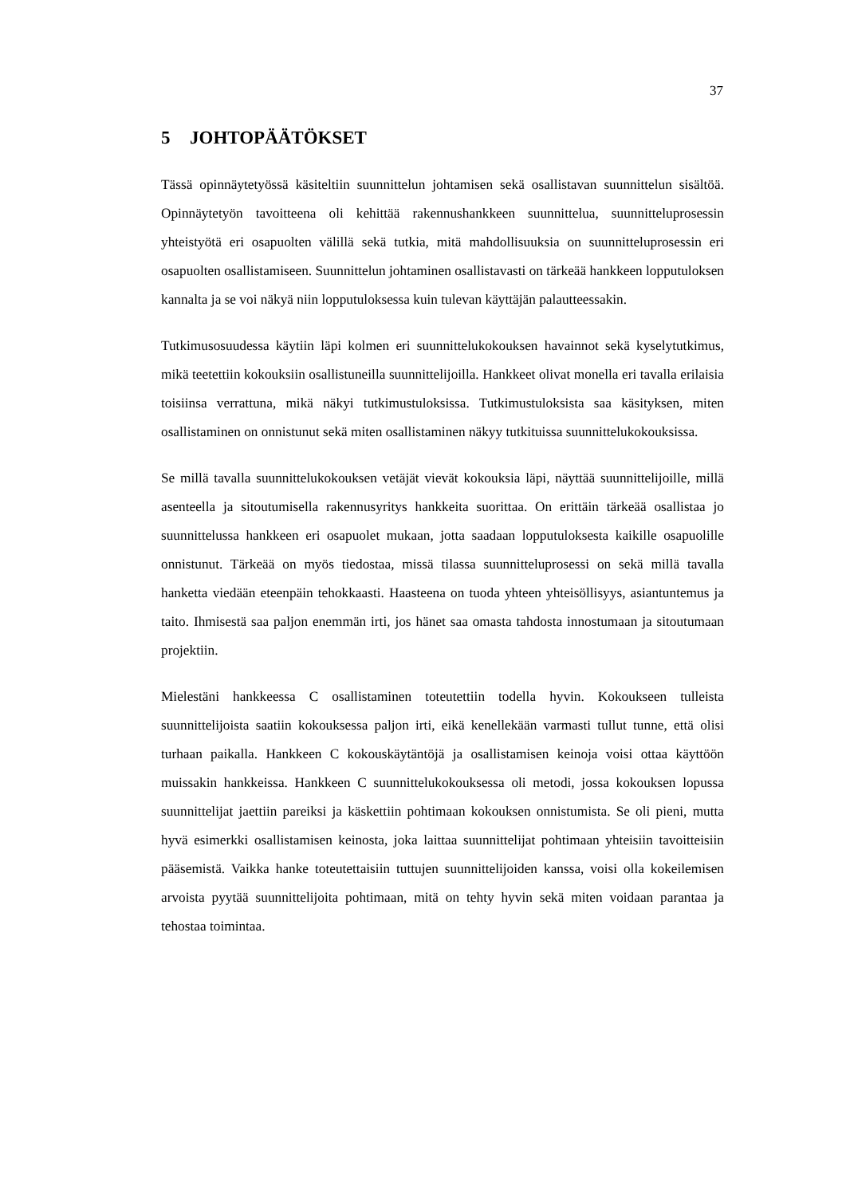37
5 JOHTOPÄÄTÖKSET
Tässä opinnäytetyössä käsiteltiin suunnittelun johtamisen sekä osallistavan suunnittelun sisältöä. Opinnäytetyön tavoitteena oli kehittää rakennushankkeen suunnittelua, suunnitteluprosessin yhteistyötä eri osapuolten välillä sekä tutkia, mitä mahdollisuuksia on suunnitteluprosessin eri osapuolten osallistamiseen. Suunnittelun johtaminen osallistavasti on tärkeää hankkeen lopputuloksen kannalta ja se voi näkyä niin lopputuloksessa kuin tulevan käyttäjän palautteessakin.
Tutkimusosuudessa käytiin läpi kolmen eri suunnittelukokouksen havainnot sekä kyselytutkimus, mikä teetettiin kokouksiin osallistuneilla suunnittelijoilla. Hankkeet olivat monella eri tavalla erilaisia toisiinsa verrattuna, mikä näkyi tutkimustuloksissa. Tutkimustuloksista saa käsityksen, miten osallistaminen on onnistunut sekä miten osallistaminen näkyy tutkituissa suunnittelukokouksissa.
Se millä tavalla suunnittelukokouksen vetäjät vievät kokouksia läpi, näyttää suunnittelijoille, millä asenteella ja sitoutumisella rakennusyritys hankkeita suorittaa. On erittäin tärkeää osallistaa jo suunnittelussa hankkeen eri osapuolet mukaan, jotta saadaan lopputuloksesta kaikille osapuolille onnistunut. Tärkeää on myös tiedostaa, missä tilassa suunnitteluprosessi on sekä millä tavalla hanketta viedään eteenpäin tehokkaasti. Haasteena on tuoda yhteen yhteisöllisyys, asiantuntemus ja taito. Ihmisestä saa paljon enemmän irti, jos hänet saa omasta tahdosta innostumaan ja sitoutumaan projektiin.
Mielestäni hankkeessa C osallistaminen toteutettiin todella hyvin. Kokoukseen tulleista suunnittelijoista saatiin kokouksessa paljon irti, eikä kenellekään varmasti tullut tunne, että olisi turhaan paikalla. Hankkeen C kokouskäytäntöjä ja osallistamisen keinoja voisi ottaa käyttöön muissakin hankkeissa. Hankkeen C suunnittelukokouksessa oli metodi, jossa kokouksen lopussa suunnittelijat jaettiin pareiksi ja käskettiin pohtimaan kokouksen onnistumista. Se oli pieni, mutta hyvä esimerkki osallistamisen keinosta, joka laittaa suunnittelijat pohtimaan yhteisiin tavoitteisiin pääsemistä. Vaikka hanke toteutettaisiin tuttujen suunnittelijoiden kanssa, voisi olla kokeilemisen arvoista pyytää suunnittelijoita pohtimaan, mitä on tehty hyvin sekä miten voidaan parantaa ja tehostaa toimintaa.